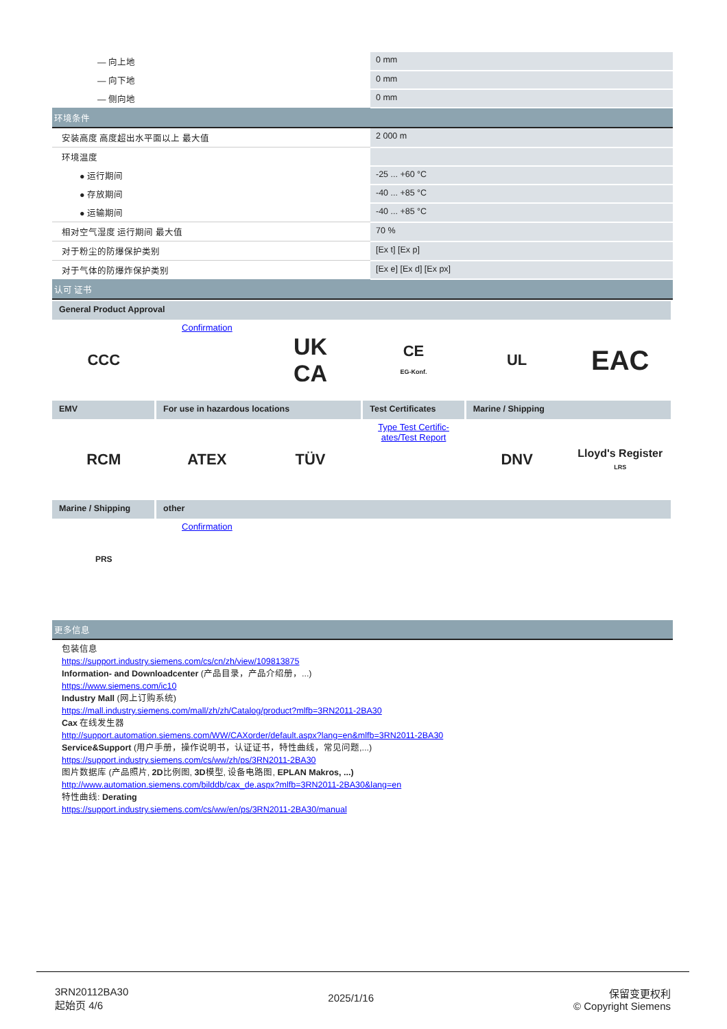| — 向上地 | 0 mm |
| — 向下地 | 0 mm |
| — 侧向地 | 0 mm |
| 环境条件 | |
| 安装高度 高度超出水平面以上 最大值 | 2 000 m |
| 环境温度 | |
| ● 运行期间 | -25 ... +60 °C |
| ● 存放期间 | -40 ... +85 °C |
| ● 运输期间 | -40 ... +85 °C |
| 相对空气湿度 运行期间 最大值 | 70 % |
| 对于粉尘的防爆保护类别 | [Ex t] [Ex p] |
| 对于气体的防爆炸保护类别 | [Ex e] [Ex d] [Ex px] |
| 认可 证书 | |
| General Product Approval | | | | | |
| CCC | Confirmation | UK CA | CE EG-Konf. | UL | EAC |
| EMV | For use in hazardous locations | | Test Certificates | Marine / Shipping | |
| RCM | ATEX | TÜV | Type Test Certific- ates/Test Report | DNV | Lloyd's Register LRS |
| Marine / Shipping | other | | | | |
| PRS | Confirmation | | | | |
更多信息
包装信息
https://support.industry.siemens.com/cs/cn/zh/view/109813875
Information- and Downloadcenter (产品目录，产品介绍册，...)
https://www.siemens.com/ic10
Industry Mall (网上订购系统)
https://mall.industry.siemens.com/mall/zh/zh/Catalog/product?mlfb=3RN2011-2BA30
Cax 在线发生器
http://support.automation.siemens.com/WW/CAXorder/default.aspx?lang=en&mlfb=3RN2011-2BA30
Service&Support (用户手册，操作说明书，认证证书，特性曲线，常见问题,...)
https://support.industry.siemens.com/cs/ww/zh/ps/3RN2011-2BA30
图片数据库 (产品照片, 2D比例图, 3D模型, 设备电路图, EPLAN Makros, ...)
http://www.automation.siemens.com/bilddb/cax_de.aspx?mlfb=3RN2011-2BA30&lang=en
特性曲线: Derating
https://support.industry.siemens.com/cs/ww/en/ps/3RN2011-2BA30/manual
3RN20112BA30
起始页 4/6
2025/1/16
保留变更权利
© Copyright Siemens